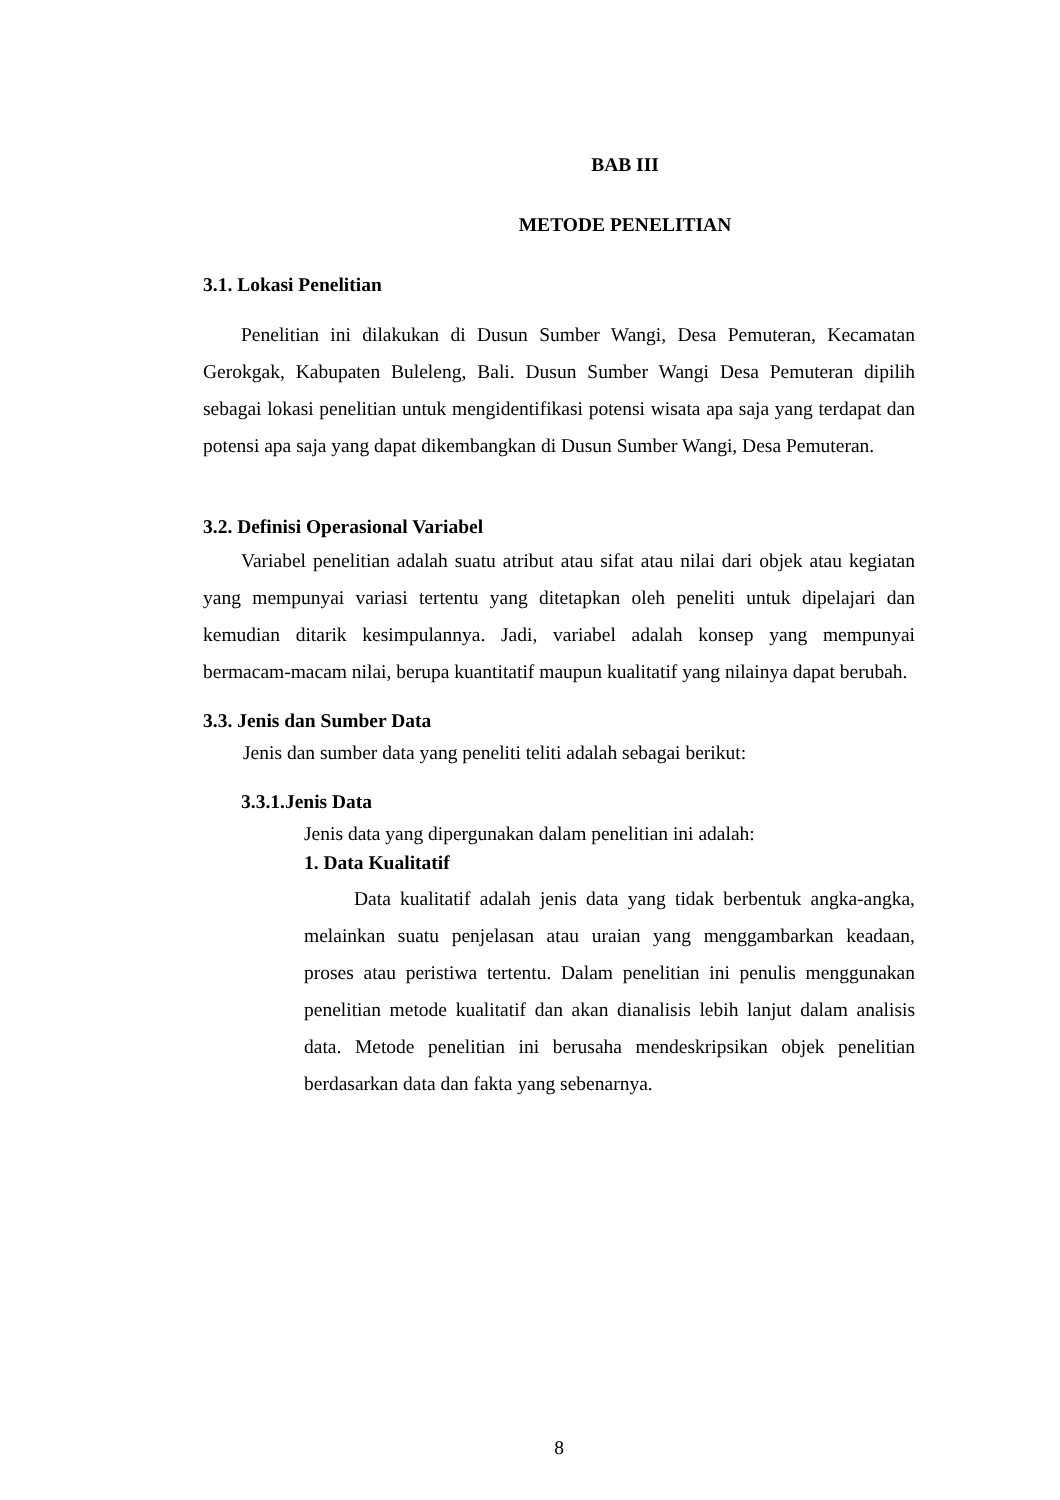BAB III
METODE PENELITIAN
3.1. Lokasi Penelitian
Penelitian ini dilakukan di Dusun Sumber Wangi, Desa Pemuteran, Kecamatan Gerokgak, Kabupaten Buleleng, Bali. Dusun Sumber Wangi Desa Pemuteran dipilih sebagai lokasi penelitian untuk mengidentifikasi potensi wisata apa saja yang terdapat dan potensi apa saja yang dapat dikembangkan di Dusun Sumber Wangi, Desa Pemuteran.
3.2. Definisi Operasional Variabel
Variabel penelitian adalah suatu atribut atau sifat atau nilai dari objek atau kegiatan yang mempunyai variasi tertentu yang ditetapkan oleh peneliti untuk dipelajari dan kemudian ditarik kesimpulannya. Jadi, variabel adalah konsep yang mempunyai bermacam-macam nilai, berupa kuantitatif maupun kualitatif yang nilainya dapat berubah.
3.3. Jenis dan Sumber Data
Jenis dan sumber data yang peneliti teliti adalah sebagai berikut:
3.3.1.Jenis Data
Jenis data yang dipergunakan dalam penelitian ini adalah:
1. Data Kualitatif
Data kualitatif adalah jenis data yang tidak berbentuk angka-angka, melainkan suatu penjelasan atau uraian yang menggambarkan keadaan, proses atau peristiwa tertentu. Dalam penelitian ini penulis menggunakan penelitian metode kualitatif dan akan dianalisis lebih lanjut dalam analisis data. Metode penelitian ini berusaha mendeskripsikan objek penelitian berdasarkan data dan fakta yang sebenarnya.
8